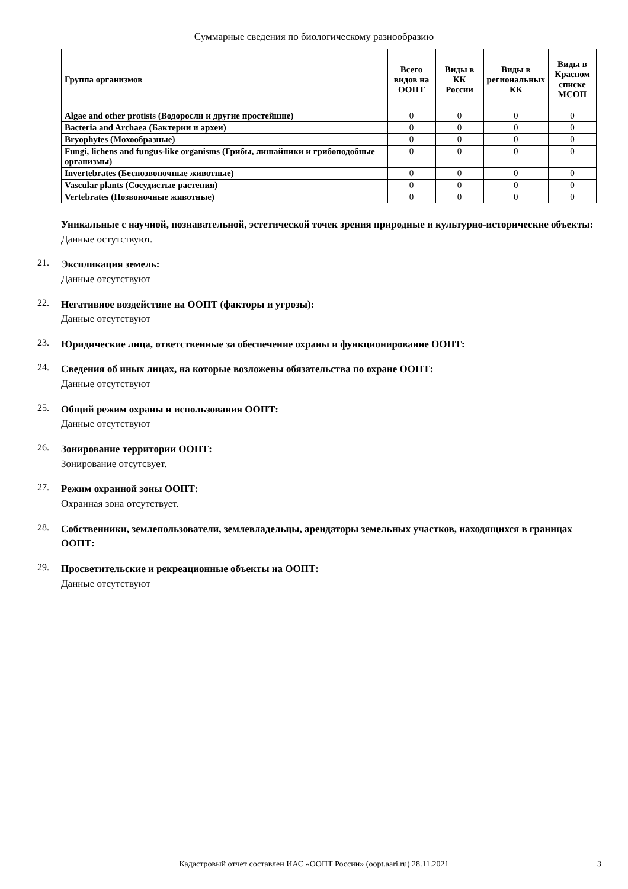Суммарные сведения по биологическому разнообразию
| Группа организмов | Всего видов на ООПТ | Виды в КК России | Виды в региональных КК | Виды в Красном списке МСОП |
| --- | --- | --- | --- | --- |
| Algae and other protists (Водоросли и другие простейшие) | 0 | 0 | 0 | 0 |
| Bacteria and Archaea (Бактерии и археи) | 0 | 0 | 0 | 0 |
| Bryophytes (Мохообразные) | 0 | 0 | 0 | 0 |
| Fungi, lichens and fungus-like organisms (Грибы, лишайники и грибоподобные организмы) | 0 | 0 | 0 | 0 |
| Invertebrates (Беспозвоночные животные) | 0 | 0 | 0 | 0 |
| Vascular plants (Сосудистые растения) | 0 | 0 | 0 | 0 |
| Vertebrates (Позвоночные животные) | 0 | 0 | 0 | 0 |
Уникальные с научной, познавательной, эстетической точек зрения природные и культурно-исторические объекты:
Данные остутствуют.
21.
Экспликация земель:
Данные отсутствуют
22.
Негативное воздействие на ООПТ (факторы и угрозы):
Данные отсутствуют
23.
Юридические лица, ответственные за обеспечение охраны и функционирование ООПТ:
24.
Сведения об иных лицах, на которые возложены обязательства по охране ООПТ:
Данные отсутствуют
25.
Общий режим охраны и использования ООПТ:
Данные отсутствуют
26.
Зонирование территории ООПТ:
Зонирование отсутсвует.
27.
Режим охранной зоны ООПТ:
Охранная зона отсутствует.
28.
Собственники, землепользователи, землевладельцы, арендаторы земельных участков, находящихся в границах ООПТ:
29.
Просветительские и рекреационные объекты на ООПТ:
Данные отсутствуют
Кадастровый отчет составлен ИАС «ООПТ России» (oopt.aari.ru) 28.11.2021
3